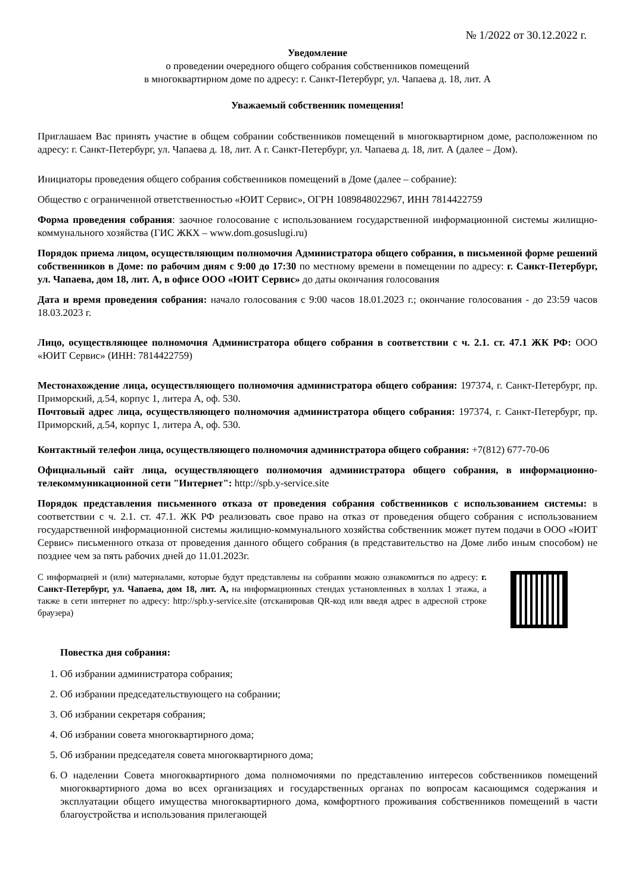№ 1/2022 от 30.12.2022 г.
Уведомление
о проведении очередного общего собрания собственников помещений
в многоквартирном доме по адресу: г. Санкт-Петербург, ул. Чапаева д. 18, лит. А
Уважаемый собственник помещения!
Приглашаем Вас принять участие в общем собрании собственников помещений в многоквартирном доме, расположенном по адресу: г. Санкт-Петербург, ул. Чапаева д. 18, лит. А г. Санкт-Петербург, ул. Чапаева д. 18, лит. А (далее – Дом).
Инициаторы проведения общего собрания собственников помещений в Доме (далее – собрание):
Общество с ограниченной ответственностью «ЮИТ Сервис», ОГРН 1089848022967, ИНН 7814422759
Форма проведения собрания: заочное голосование с использованием государственной информационной системы жилищно-коммунального хозяйства (ГИС ЖКХ – www.dom.gosuslugi.ru)
Порядок приема лицом, осуществляющим полномочия Администратора общего собрания, в письменной форме решений собственников в Доме: по рабочим дням с 9:00 до 17:30 по местному времени в помещении по адресу: г. Санкт-Петербург, ул. Чапаева, дом 18, лит. А, в офисе ООО «ЮИТ Сервис» до даты окончания голосования
Дата и время проведения собрания: начало голосования с 9:00 часов 18.01.2023 г.; окончание голосования - до 23:59 часов 18.03.2023 г.
Лицо, осуществляющее полномочия Администратора общего собрания в соответствии с ч. 2.1. ст. 47.1 ЖК РФ: ООО «ЮИТ Сервис» (ИНН: 7814422759)
Местонахождение лица, осуществляющего полномочия администратора общего собрания: 197374, г. Санкт-Петербург, пр. Приморский, д.54, корпус 1, литера А, оф. 530.
Почтовый адрес лица, осуществляющего полномочия администратора общего собрания: 197374, г. Санкт-Петербург, пр. Приморский, д.54, корпус 1, литера А, оф. 530.
Контактный телефон лица, осуществляющего полномочия администратора общего собрания: +7(812) 677-70-06
Официальный сайт лица, осуществляющего полномочия администратора общего собрания, в информационно-телекоммуникационной сети "Интернет": http://spb.y-service.site
Порядок представления письменного отказа от проведения собрания собственников с использованием системы: в соответствии с ч. 2.1. ст. 47.1. ЖК РФ реализовать свое право на отказ от проведения общего собрания с использованием государственной информационной системы жилищно-коммунального хозяйства собственник может путем подачи в ООО «ЮИТ Сервис» письменного отказа от проведения данного общего собрания (в представительство на Доме либо иным способом) не позднее чем за пять рабочих дней до 11.01.2023г.
С информацией и (или) материалами, которые будут представлены на собрании можно ознакомиться по адресу: г. Санкт-Петербург, ул. Чапаева, дом 18, лит. А, на информационных стендах установленных в холлах 1 этажа, а также в сети интернет по адресу: http://spb.y-service.site (отсканировав QR-код или введя адрес в адресной строке браузера)
Повестка дня собрания:
1. Об избрании администратора собрания;
2. Об избрании председательствующего на собрании;
3. Об избрании секретаря собрания;
4. Об избрании совета многоквартирного дома;
5. Об избрании председателя совета многоквартирного дома;
6. О наделении Совета многоквартирного дома полномочиями по представлению интересов собственников помещений многоквартирного дома во всех организациях и государственных органах по вопросам касающимся содержания и эксплуатации общего имущества многоквартирного дома, комфортного проживания собственников помещений в части благоустройства и использования прилегающей